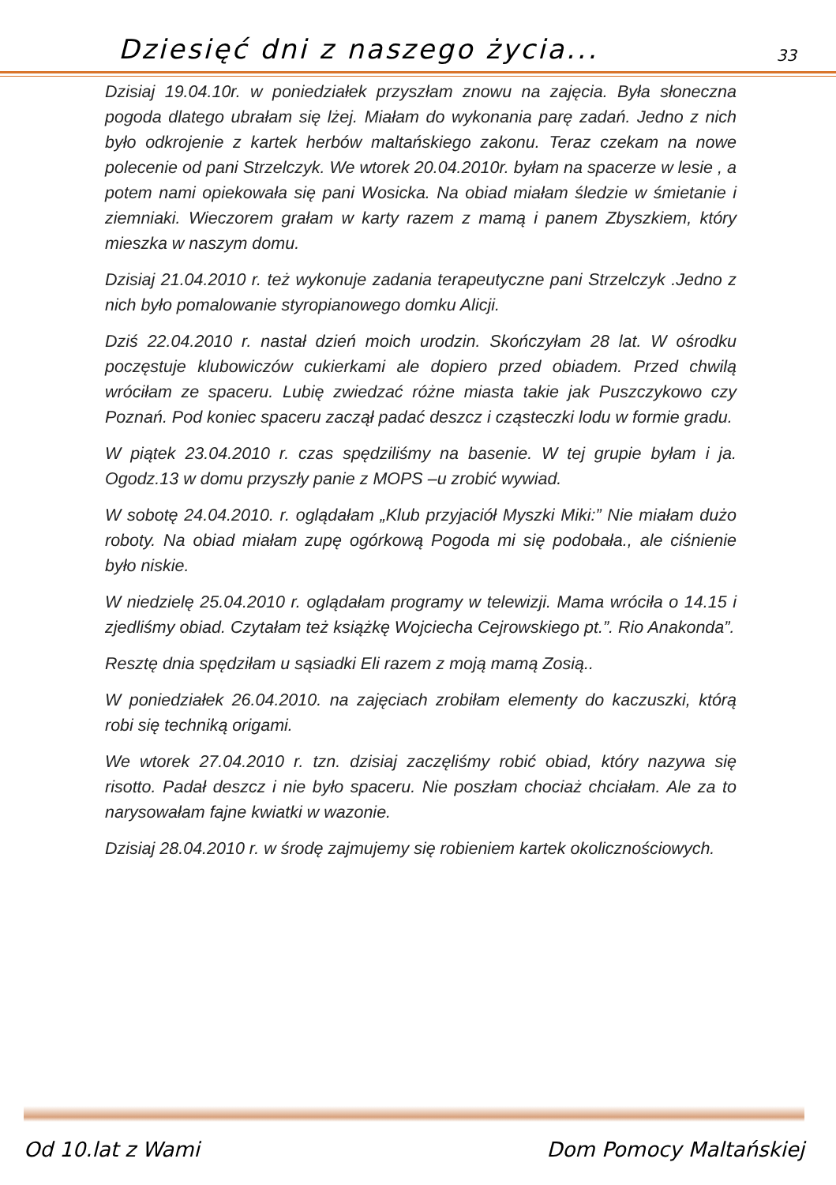Dziesięć dni z naszego życia... 33
Dzisiaj 19.04.10r. w poniedziałek przyszłam znowu na zajęcia. Była słoneczna pogoda dlatego ubrałam się lżej. Miałam do wykonania parę zadań. Jedno z nich było odkrojenie z kartek herbów maltańskiego zakonu. Teraz czekam na nowe polecenie od pani Strzelczyk. We wtorek 20.04.2010r. byłam na spacerze w lesie , a potem nami opiekowała się pani Wosicka. Na obiad miałam śledzie w śmietanie i ziemniaki. Wieczorem grałam w karty razem z mamą i panem Zbyszkiem, który mieszka w naszym domu.
Dzisiaj 21.04.2010 r. też wykonuje zadania terapeutyczne pani Strzelczyk .Jedno z nich było pomalowanie styropianowego domku Alicji.
Dziś 22.04.2010 r. nastał dzień moich urodzin. Skończyłam 28 lat. W ośrodku poczęstuje klubowiczów cukierkami ale dopiero przed obiadem. Przed chwilą wróciłam ze spaceru. Lubię zwiedzać różne miasta takie jak Puszczykowo czy Poznań. Pod koniec spaceru zaczął padać deszcz i cząsteczki lodu w formie gradu.
W piątek 23.04.2010 r. czas spędziliśmy na basenie. W tej grupie byłam i ja. Ogodz.13 w domu przyszły panie z MOPS –u zrobić wywiad.
W sobotę 24.04.2010. r. oglądałam „Klub przyjaciół Myszki Miki:” Nie miałam dużo roboty. Na obiad miałam zupę ogórkową Pogoda mi się podobała., ale ciśnienie było niskie.
W niedzielę 25.04.2010 r. oglądałam programy w telewizji. Mama wróciła o 14.15 i zjedliśmy obiad. Czytałam też książkę Wojciecha Cejrowskiego pt.”. Rio Anakonda”.
Resztę dnia spędziłam u sąsiadki Eli razem z moją mamą Zosią..
W poniedziałek 26.04.2010. na zajęciach zrobiłam elementy do kaczuszki, którą robi się techniką origami.
We wtorek 27.04.2010 r. tzn. dzisiaj zaczęliśmy robić obiad, który nazywa się risotto. Padał deszcz i nie było spaceru. Nie poszłam chociaż chciałam. Ale za to narysowałam fajne kwiatki w wazonie.
Dzisiaj 28.04.2010 r. w środę zajmujemy się robieniem kartek okolicznościowych.
Od 10.lat z Wami Dom Pomocy Maltańskiej